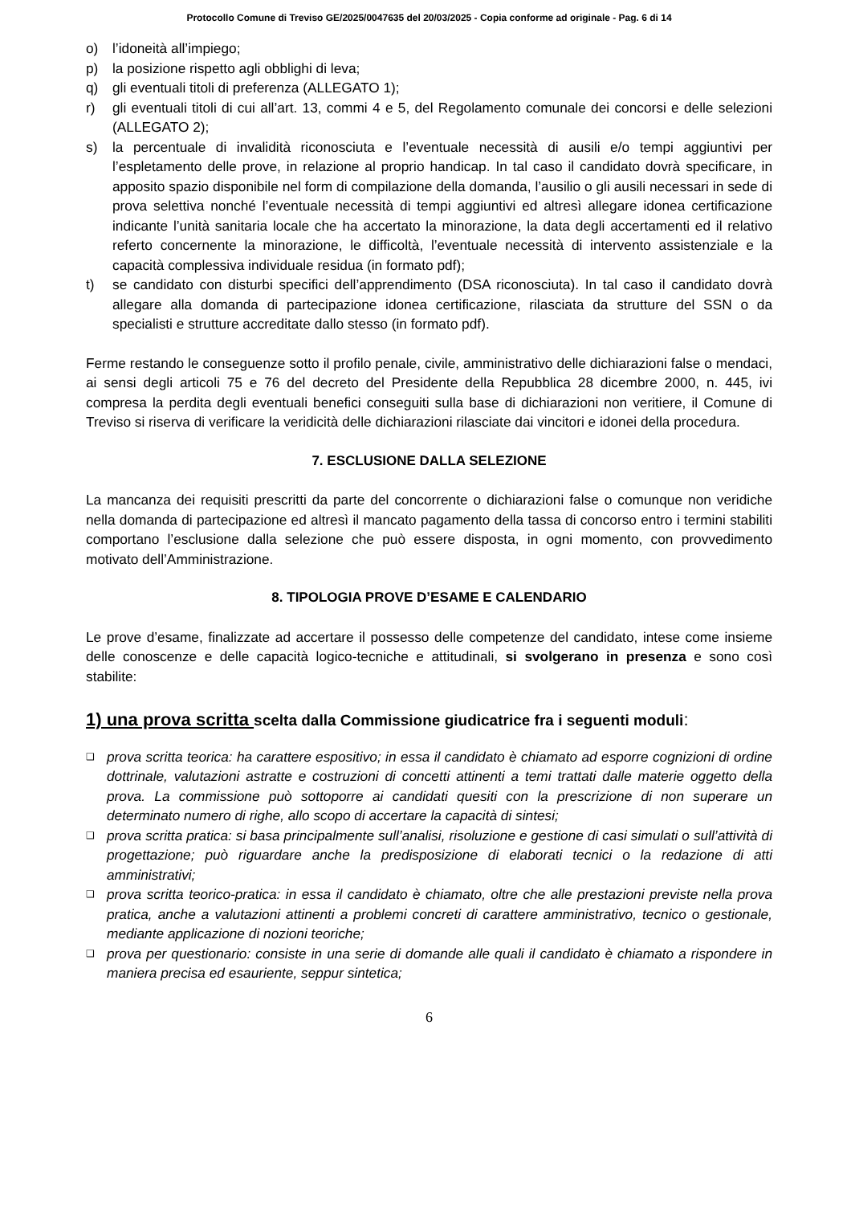Protocollo Comune di Treviso GE/2025/0047635 del 20/03/2025 - Copia conforme ad originale - Pag. 6 di 14
o) l’idoneità all’impiego;
p) la posizione rispetto agli obblighi di leva;
q) gli eventuali titoli di preferenza (ALLEGATO 1);
r) gli eventuali titoli di cui all’art. 13, commi 4 e 5, del Regolamento comunale dei concorsi e delle selezioni (ALLEGATO 2);
s) la percentuale di invalidità riconosciuta e l’eventuale necessità di ausili e/o tempi aggiuntivi per l’espletamento delle prove, in relazione al proprio handicap. In tal caso il candidato dovrà specificare, in apposito spazio disponibile nel form di compilazione della domanda, l’ausilio o gli ausili necessari in sede di prova selettiva nonché l’eventuale necessità di tempi aggiuntivi ed altresì allegare idonea certificazione indicante l’unità sanitaria locale che ha accertato la minorazione, la data degli accertamenti ed il relativo referto concernente la minorazione, le difficoltà, l’eventuale necessità di intervento assistenziale e la capacità complessiva individuale residua (in formato pdf);
t) se candidato con disturbi specifici dell’apprendimento (DSA riconosciuta). In tal caso il candidato dovrà allegare alla domanda di partecipazione idonea certificazione, rilasciata da strutture del SSN o da specialisti e strutture accreditate dallo stesso (in formato pdf).
Ferme restando le conseguenze sotto il profilo penale, civile, amministrativo delle dichiarazioni false o mendaci, ai sensi degli articoli 75 e 76 del decreto del Presidente della Repubblica 28 dicembre 2000, n. 445, ivi compresa la perdita degli eventuali benefici conseguiti sulla base di dichiarazioni non veritiere, il Comune di Treviso si riserva di verificare la veridicità delle dichiarazioni rilasciate dai vincitori e idonei della procedura.
7. ESCLUSIONE DALLA SELEZIONE
La mancanza dei requisiti prescritti da parte del concorrente o dichiarazioni false o comunque non veridiche nella domanda di partecipazione ed altresì il mancato pagamento della tassa di concorso entro i termini stabiliti comportano l’esclusione dalla selezione che può essere disposta, in ogni momento, con provvedimento motivato dell’Amministrazione.
8. TIPOLOGIA PROVE D’ESAME E CALENDARIO
Le prove d’esame, finalizzate ad accertare il possesso delle competenze del candidato, intese come insieme delle conoscenze e delle capacità logico-tecniche e attitudinali, si svolgerano in presenza e sono così stabilite:
1) una prova scritta scelta dalla Commissione giudicatrice fra i seguenti moduli:
❑ prova scritta teorica: ha carattere espositivo; in essa il candidato è chiamato ad esporre cognizioni di ordine dottrinale, valutazioni astratte e costruzioni di concetti attinenti a temi trattati dalle materie oggetto della prova. La commissione può sottoporre ai candidati quesiti con la prescrizione di non superare un determinato numero di righe, allo scopo di accertare la capacità di sintesi;
❑ prova scritta pratica: si basa principalmente sull’analisi, risoluzione e gestione di casi simulati o sull’attività di progettazione; può riguardare anche la predisposizione di elaborati tecnici o la redazione di atti amministrativi;
❑ prova scritta teorico-pratica: in essa il candidato è chiamato, oltre che alle prestazioni previste nella prova pratica, anche a valutazioni attinenti a problemi concreti di carattere amministrativo, tecnico o gestionale, mediante applicazione di nozioni teoriche;
❑ prova per questionario: consiste in una serie di domande alle quali il candidato è chiamato a rispondere in maniera precisa ed esauriente, seppur sintetica;
6